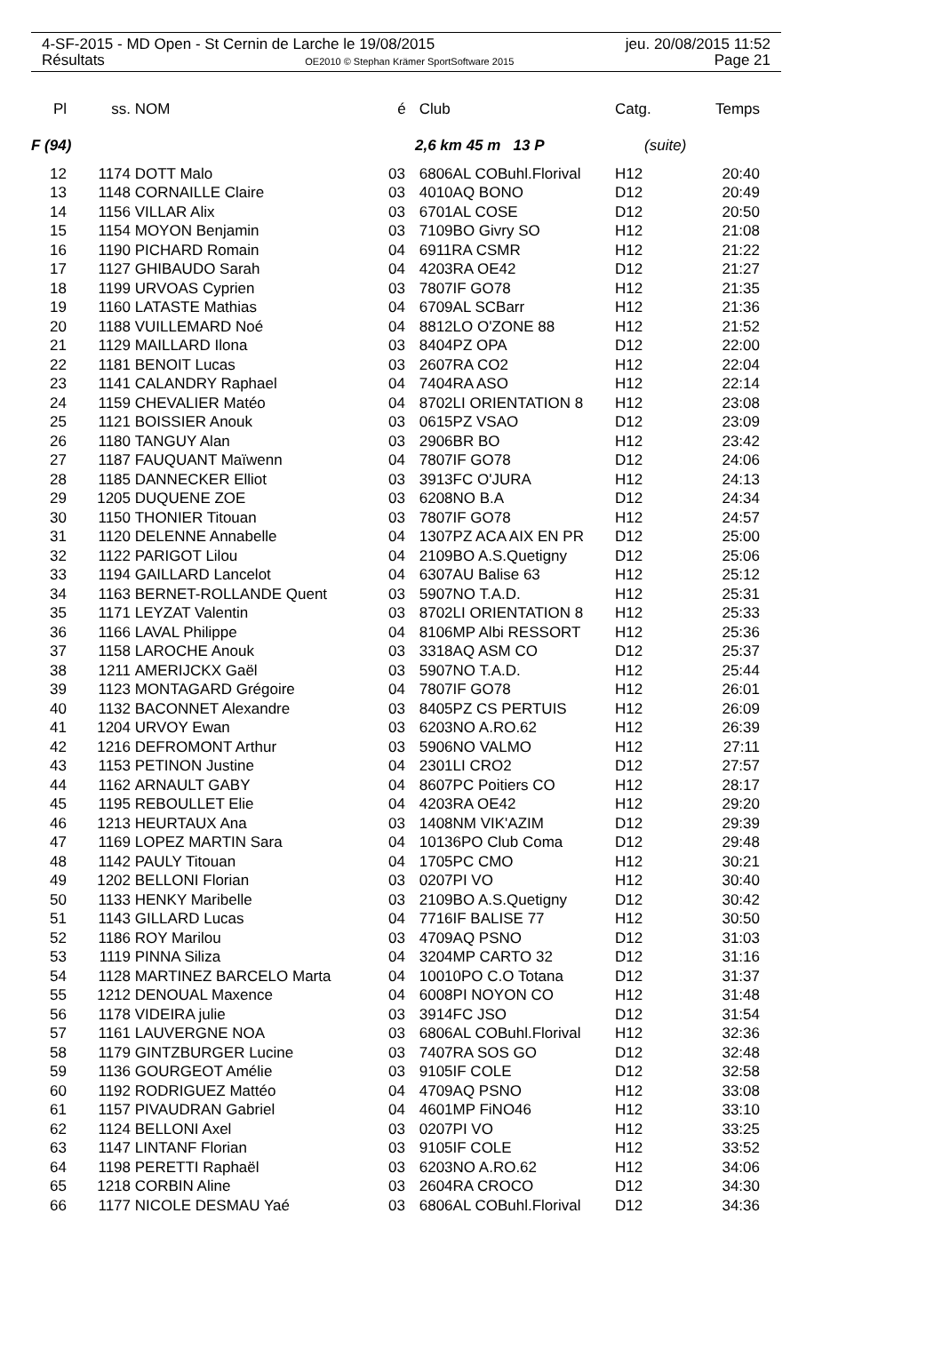4-SF-2015 - MD Open - St Cernin de Larche le 19/08/2015 jeu. 20/08/2015 11:52
Résultats OE2010 © Stephan Krämer SportSoftware 2015 Page 21
| Pl | ss. | NOM | é | Club | Catg. | Temps |
| --- | --- | --- | --- | --- | --- | --- |
| F (94) | | | | 2,6 km 45 m 13 P | (suite) | |
| 12 | 1174 | DOTT Malo | 03 | 6806AL COBuhl.Florival | H12 | 20:40 |
| 13 | 1148 | CORNAILLE Claire | 03 | 4010AQ BONO | D12 | 20:49 |
| 14 | 1156 | VILLAR Alix | 03 | 6701AL COSE | D12 | 20:50 |
| 15 | 1154 | MOYON Benjamin | 03 | 7109BO Givry SO | H12 | 21:08 |
| 16 | 1190 | PICHARD Romain | 04 | 6911RA CSMR | H12 | 21:22 |
| 17 | 1127 | GHIBAUDO Sarah | 04 | 4203RA OE42 | D12 | 21:27 |
| 18 | 1199 | URVOAS Cyprien | 03 | 7807IF GO78 | H12 | 21:35 |
| 19 | 1160 | LATASTE Mathias | 04 | 6709AL SCBarr | H12 | 21:36 |
| 20 | 1188 | VUILLEMARD Noé | 04 | 8812LO O'ZONE 88 | H12 | 21:52 |
| 21 | 1129 | MAILLARD Ilona | 03 | 8404PZ OPA | D12 | 22:00 |
| 22 | 1181 | BENOIT Lucas | 03 | 2607RA CO2 | H12 | 22:04 |
| 23 | 1141 | CALANDRY Raphael | 04 | 7404RA ASO | H12 | 22:14 |
| 24 | 1159 | CHEVALIER Matéo | 04 | 8702LI ORIENTATION 8 | H12 | 23:08 |
| 25 | 1121 | BOISSIER Anouk | 03 | 0615PZ VSAO | D12 | 23:09 |
| 26 | 1180 | TANGUY Alan | 03 | 2906BR BO | H12 | 23:42 |
| 27 | 1187 | FAUQUANT Maïwenn | 04 | 7807IF GO78 | D12 | 24:06 |
| 28 | 1185 | DANNECKER Elliot | 03 | 3913FC O'JURA | H12 | 24:13 |
| 29 | 1205 | DUQUENE ZOE | 03 | 6208NO B.A | D12 | 24:34 |
| 30 | 1150 | THONIER Titouan | 03 | 7807IF GO78 | H12 | 24:57 |
| 31 | 1120 | DELENNE Annabelle | 04 | 1307PZ ACA AIX EN PR | D12 | 25:00 |
| 32 | 1122 | PARIGOT Lilou | 04 | 2109BO A.S.Quetigny | D12 | 25:06 |
| 33 | 1194 | GAILLARD Lancelot | 04 | 6307AU Balise 63 | H12 | 25:12 |
| 34 | 1163 | BERNET-ROLLANDE Quent | 03 | 5907NO T.A.D. | H12 | 25:31 |
| 35 | 1171 | LEYZAT Valentin | 03 | 8702LI ORIENTATION 8 | H12 | 25:33 |
| 36 | 1166 | LAVAL Philippe | 04 | 8106MP Albi RESSORT | H12 | 25:36 |
| 37 | 1158 | LAROCHE Anouk | 03 | 3318AQ ASM CO | D12 | 25:37 |
| 38 | 1211 | AMERIJCKX Gaël | 03 | 5907NO T.A.D. | H12 | 25:44 |
| 39 | 1123 | MONTAGARD Grégoire | 04 | 7807IF GO78 | H12 | 26:01 |
| 40 | 1132 | BACONNET Alexandre | 03 | 8405PZ CS PERTUIS | H12 | 26:09 |
| 41 | 1204 | URVOY Ewan | 03 | 6203NO A.RO.62 | H12 | 26:39 |
| 42 | 1216 | DEFROMONT Arthur | 03 | 5906NO VALMO | H12 | 27:11 |
| 43 | 1153 | PETINON Justine | 04 | 2301LI CRO2 | D12 | 27:57 |
| 44 | 1162 | ARNAULT GABY | 04 | 8607PC Poitiers CO | H12 | 28:17 |
| 45 | 1195 | REBOULLET Elie | 04 | 4203RA OE42 | H12 | 29:20 |
| 46 | 1213 | HEURTAUX Ana | 03 | 1408NM VIK'AZIM | D12 | 29:39 |
| 47 | 1169 | LOPEZ MARTIN Sara | 04 | 10136PO Club Coma | D12 | 29:48 |
| 48 | 1142 | PAULY Titouan | 04 | 1705PC CMO | H12 | 30:21 |
| 49 | 1202 | BELLONI Florian | 03 | 0207PI VO | H12 | 30:40 |
| 50 | 1133 | HENKY Maribelle | 03 | 2109BO A.S.Quetigny | D12 | 30:42 |
| 51 | 1143 | GILLARD Lucas | 04 | 7716IF BALISE 77 | H12 | 30:50 |
| 52 | 1186 | ROY Marilou | 03 | 4709AQ PSNO | D12 | 31:03 |
| 53 | 1119 | PINNA Siliza | 04 | 3204MP CARTO 32 | D12 | 31:16 |
| 54 | 1128 | MARTINEZ BARCELO Marta | 04 | 10010PO C.O Totana | D12 | 31:37 |
| 55 | 1212 | DENOUAL Maxence | 04 | 6008PI NOYON CO | H12 | 31:48 |
| 56 | 1178 | VIDEIRA julie | 03 | 3914FC JSO | D12 | 31:54 |
| 57 | 1161 | LAUVERGNE NOA | 03 | 6806AL COBuhl.Florival | H12 | 32:36 |
| 58 | 1179 | GINTZBURGER Lucine | 03 | 7407RA SOS GO | D12 | 32:48 |
| 59 | 1136 | GOURGEOT Amélie | 03 | 9105IF COLE | D12 | 32:58 |
| 60 | 1192 | RODRIGUEZ Mattéo | 04 | 4709AQ PSNO | H12 | 33:08 |
| 61 | 1157 | PIVAUDRAN Gabriel | 04 | 4601MP FiNO46 | H12 | 33:10 |
| 62 | 1124 | BELLONI Axel | 03 | 0207PI VO | H12 | 33:25 |
| 63 | 1147 | LINTANF Florian | 03 | 9105IF COLE | H12 | 33:52 |
| 64 | 1198 | PERETTI Raphaël | 03 | 6203NO A.RO.62 | H12 | 34:06 |
| 65 | 1218 | CORBIN Aline | 03 | 2604RA CROCO | D12 | 34:30 |
| 66 | 1177 | NICOLE DESMAU Yaé | 03 | 6806AL COBuhl.Florival | D12 | 34:36 |